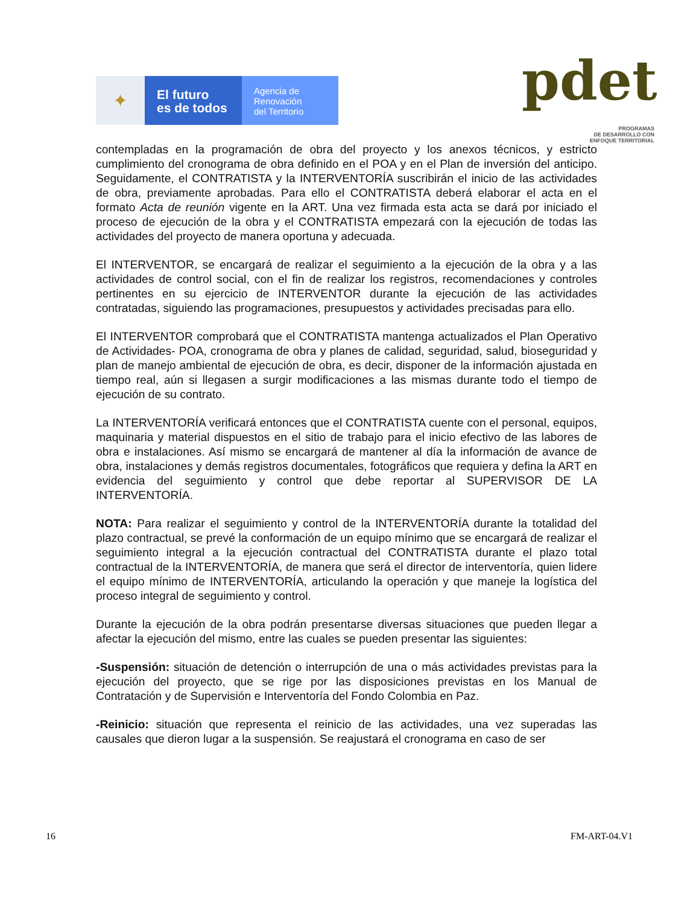✦
El futuro
es de todos
Agencia de
Renovación
del Territorio
pdet
PROGRAMAS
DE DESARROLLO CON
ENFOQUE TERRITORIAL
contempladas en la programación de obra del proyecto y los anexos técnicos, y estricto cumplimiento del cronograma de obra definido en el POA y en el Plan de inversión del anticipo. Seguidamente, el CONTRATISTA y la INTERVENTORÍA suscribirán el inicio de las actividades de obra, previamente aprobadas. Para ello el CONTRATISTA deberá elaborar el acta en el formato Acta de reunión vigente en la ART. Una vez firmada esta acta se dará por iniciado el proceso de ejecución de la obra y el CONTRATISTA empezará con la ejecución de todas las actividades del proyecto de manera oportuna y adecuada.
El INTERVENTOR, se encargará de realizar el seguimiento a la ejecución de la obra y a las actividades de control social, con el fin de realizar los registros, recomendaciones y controles pertinentes en su ejercicio de INTERVENTOR durante la ejecución de las actividades contratadas, siguiendo las programaciones, presupuestos y actividades precisadas para ello.
El INTERVENTOR comprobará que el CONTRATISTA mantenga actualizados el Plan Operativo de Actividades- POA, cronograma de obra y planes de calidad, seguridad, salud, bioseguridad y plan de manejo ambiental de ejecución de obra, es decir, disponer de la información ajustada en tiempo real, aún si llegasen a surgir modificaciones a las mismas durante todo el tiempo de ejecución de su contrato.
La INTERVENTORÍA verificará entonces que el CONTRATISTA cuente con el personal, equipos, maquinaria y material dispuestos en el sitio de trabajo para el inicio efectivo de las labores de obra e instalaciones. Así mismo se encargará de mantener al día la información de avance de obra, instalaciones y demás registros documentales, fotográficos que requiera y defina la ART en evidencia del seguimiento y control que debe reportar al SUPERVISOR DE LA INTERVENTORÍA.
NOTA: Para realizar el seguimiento y control de la INTERVENTORÍA durante la totalidad del plazo contractual, se prevé la conformación de un equipo mínimo que se encargará de realizar el seguimiento integral a la ejecución contractual del CONTRATISTA durante el plazo total contractual de la INTERVENTORÍA, de manera que será el director de interventoría, quien lidere el equipo mínimo de INTERVENTORÍA, articulando la operación y que maneje la logística del proceso integral de seguimiento y control.
Durante la ejecución de la obra podrán presentarse diversas situaciones que pueden llegar a afectar la ejecución del mismo, entre las cuales se pueden presentar las siguientes:
-Suspensión: situación de detención o interrupción de una o más actividades previstas para la ejecución del proyecto, que se rige por las disposiciones previstas en los Manual de Contratación y de Supervisión e Interventoría del Fondo Colombia en Paz.
-Reinicio: situación que representa el reinicio de las actividades, una vez superadas las causales que dieron lugar a la suspensión. Se reajustará el cronograma en caso de ser
16 FM-ART-04.V1